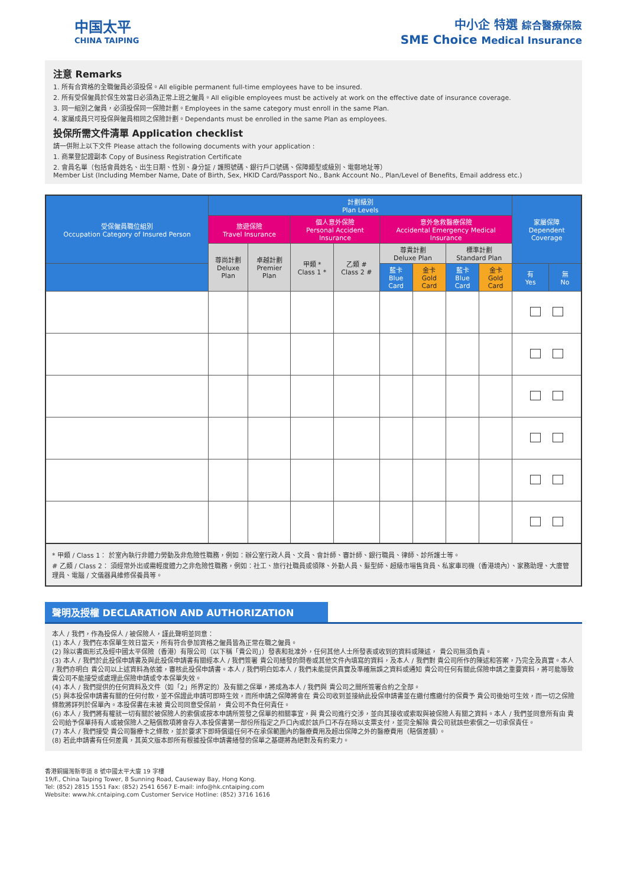中国太平
CHINA TAIPING
中小企 特選 綜合醫療保險
SME Choice Medical Insurance
注意 Remarks
1. 所有合資格的全職僱員必須投保。All eligible permanent full-time employees have to be insured.
2. 所有受保僱員於保生效當日必須為正常上班之僱員。All eligible employees must be actively at work on the effective date of insurance coverage.
3. 同一組別之僱員，必須投保同一保險計劃。Employees in the same category must enroll in the same Plan.
4. 家屬成員只可投保與僱員相同之保險計劃。Dependants must be enrolled in the same Plan as employees.
投保所需文件清單 Application checklist
請一併附上以下文件 Please attach the following documents with your application :
1. 商業登記證副本 Copy of Business Registration Certificate
2. 會員名單（包括會員姓名、出生日期、性別、身分証 / 護照號碼、銀行戶口號碼、保障類型或級別、電郵地址等）
Member List (Including Member Name, Date of Birth, Sex, HKID Card/Passport No., Bank Account No., Plan/Level of Benefits, Email address etc.)
| 受保僱員職位組別 Occupation Category of Insured Person | 計劃級別 Plan Levels | | | | | | | | 家屬保障 Dependent Coverage | |
| --- | --- | --- | --- | --- | --- | --- | --- | --- | --- | --- |
| | 旅遊保險 Travel Insurance | | 個人意外保險 Personal Accident Insurance | | 意外急救醫療保險 Accidental Emergency Medical Insurance | | | | | |
| | 尊尚計劃 Deluxe Plan | 卓越計劃 Premier Plan | 甲類 * Class 1 * | 乙類 # Class 2 # | 尊貴計劃 Deluxe Plan | | 標準計劃 Standard Plan | | | |
| | | | | | 藍卡 Blue Card | 金卡 Gold Card | 藍卡 Blue Card | 金卡 Gold Card | 有 Yes | 無 No |
* 甲類 / Class 1： 於室內執行非體力勞動及非危險性職務，例如：辦公室行政人員、文員、會計師、審計師、銀行職員、律師、診所護士等。
# 乙類 / Class 2： 須經常外出或需輕度體力之非危險性職務，例如：社工、旅行社職員或領隊、外勤人員、髮型師、超級市場售貨員、私家車司機（香港境內）、家務助理、大廈管理員、電腦 / 文儀器具維修保養員等。
聲明及授權 DECLARATION AND AUTHORIZATION
本人 / 我們，作為投保人 / 被保險人，謹此聲明並同意：
(1) 本人 / 我們在本保單生效日當天，所有符合參加資格之僱員皆為正常在職之僱員。
(2) 除以書面形式及經中國太平保險（香港）有限公司（以下稱「貴公司」）發表和批准外，任何其他人士所發表或收到的資料或陳述， 貴公司無須負責。
(3) 本人 / 我們於此投保申請書及與此投保申請書有關經本人 / 我們簽署 貴公司繕發的問卷或其他文件內填寫的資料，及本人 / 我們對 貴公司所作的陳述和答案，乃完全及真實。本人 / 我們亦明白 貴公司以上述資料為依據，審核此投保申請書。本人 / 我們明白如本人 / 我們未能提供真實及準確無誤之資料或通知 貴公司任何有關此保險申請之重要資料，將可能導致 貴公司不能接受或處理此保險申請或令本保單失效。
(4) 本人 / 我們提供的任何資料及文件（如「2」所界定的）及有關之保單，將成為本人 / 我們與 貴公司之間所簽署合約之全部。
(5) 與本投保申請書有關的任何付款，並不保證此申請可即時生效，而所申請之保障將會在 貴公司收到並接納此投保申請書並在繳付應繳付的保費予 貴公司後始可生效，而一切之保險條款將詳列於保單內。本投保書在未被 貴公司同意受保前， 貴公司不負任何責任。
(6) 本人 / 我們將有權就一切有關於被保險人的索償或按本申請所簽發之保單的相關事宜，與 貴公司進行交涉，並向其接收或索取與被保險人有關之資料。本人 / 我們並同意所有由 貴公司給予保單持有人或被保險人之賠償款項將會存入本投保書第一部份所指定之戶口內或於該戶口不存在時以支票支付，並完全解除 貴公司就該些索償之一切承保責任。
(7) 本人 / 我們接受 貴公司醫療卡之條款，並於要求下即時償還任何不在承保範圍內的醫療費用及超出保障之外的醫療費用（賠償差額）。
(8) 若此申請書有任何差異，其英文版本即所有根據投保申請書繕發的保單之基礎將為絕對及有約束力。
香港銅鑼灣新寧道 8 號中國太平大廈 19 字樓
19/F., China Taiping Tower, 8 Sunning Road, Causeway Bay, Hong Kong.
Tel: (852) 2815 1551 Fax: (852) 2541 6567 E-mail: info@hk.cntaiping.com
Website: www.hk.cntaiping.com Customer Service Hotline: (852) 3716 1616